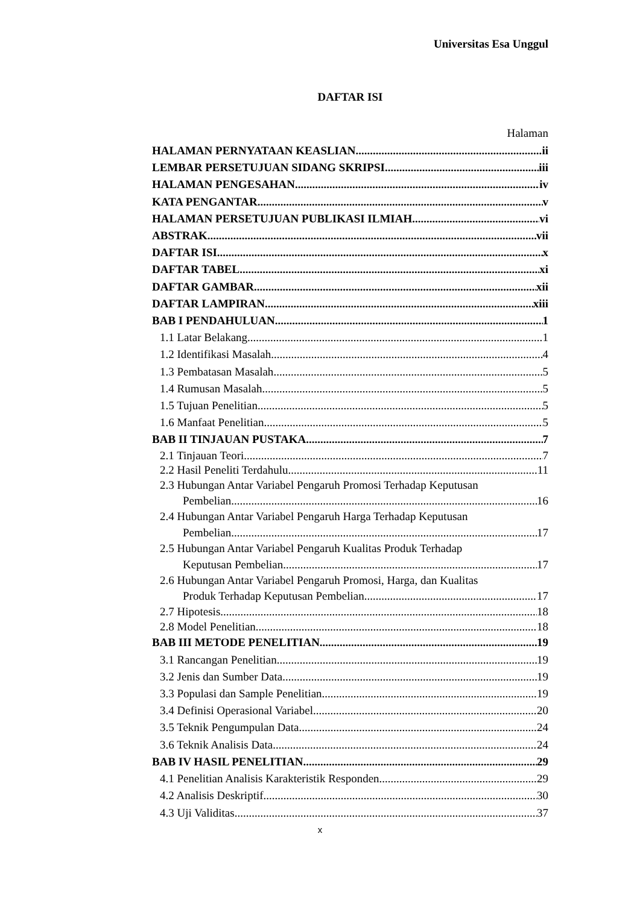Universitas Esa Unggul
DAFTAR ISI
Halaman
HALAMAN PERNYATAAN KEASLIAN ii
LEMBAR PERSETUJUAN SIDANG SKRIPSI iii
HALAMAN PENGESAHAN iv
KATA PENGANTAR v
HALAMAN PERSETUJUAN PUBLIKASI ILMIAH vi
ABSTRAK vii
DAFTAR ISI x
DAFTAR TABEL xi
DAFTAR GAMBAR xii
DAFTAR LAMPIRAN xiii
BAB I PENDAHULUAN 1
1.1 Latar Belakang 1
1.2 Identifikasi Masalah 4
1.3 Pembatasan Masalah 5
1.4 Rumusan Masalah 5
1.5 Tujuan Penelitian 5
1.6 Manfaat Penelitian 5
BAB II TINJAUAN PUSTAKA 7
2.1 Tinjauan Teori 7
2.2 Hasil Peneliti Terdahulu 11
2.3 Hubungan Antar Variabel Pengaruh Promosi Terhadap Keputusan
Pembelian 16
2.4 Hubungan Antar Variabel Pengaruh Harga Terhadap Keputusan
Pembelian 17
2.5 Hubungan Antar Variabel Pengaruh Kualitas Produk Terhadap
Keputusan Pembelian 17
2.6 Hubungan Antar Variabel Pengaruh Promosi, Harga, dan Kualitas
Produk Terhadap Keputusan Pembelian 17
2.7 Hipotesis 18
2.8 Model Penelitian 18
BAB III METODE PENELITIAN 19
3.1 Rancangan Penelitian 19
3.2 Jenis dan Sumber Data 19
3.3 Populasi dan Sample Penelitian 19
3.4 Definisi Operasional Variabel 20
3.5 Teknik Pengumpulan Data 24
3.6 Teknik Analisis Data 24
BAB IV HASIL PENELITIAN 29
4.1 Penelitian Analisis Karakteristik Responden 29
4.2 Analisis Deskriptif 30
4.3 Uji Validitas 37
x